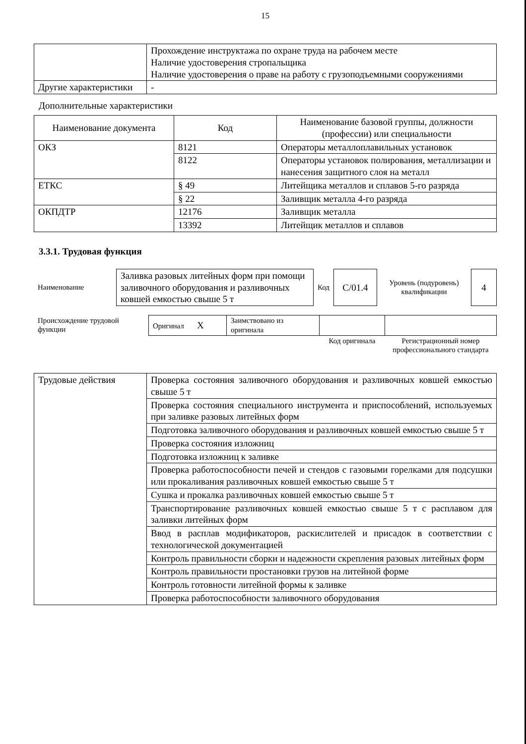15
| | Прохождение инструктажа по охране труда на рабочем месте Наличие удостоверения стропальщика Наличие удостоверения о праве на работу с грузоподъемными сооружениями |
| Другие характеристики | - |
Дополнительные характеристики
| Наименование документа | Код | Наименование базовой группы, должности (профессии) или специальности |
| --- | --- | --- |
| ОКЗ | 8121 | Операторы металлоплавильных установок |
| | 8122 | Операторы установок полирования, металлизации и нанесения защитного слоя на металл |
| ЕТКС | § 49 | Литейщика металлов и сплавов 5-го разряда |
| | § 22 | Заливщик металла 4-го разряда |
| ОКПДТР | 12176 | Заливщик металла |
| | 13392 | Литейщик металлов и сплавов |
3.3.1. Трудовая функция
| Наименование | Заливка разовых литейных форм при помощи заливочного оборудования и разливочных ковшей емкостью свыше 5 т | Код | С/01.4 | Уровень (подуровень) квалификации | 4 |
| Происхождение трудовой функции | Оригинал X | Заимствовано из оригинала | | |
| | | | Код оригинала | Регистрационный номер профессионального стандарта |
| Трудовые действия | Проверка состояния заливочного оборудования и разливочных ковшей емкостью свыше 5 т |
| | Проверка состояния специального инструмента и приспособлений, используемых при заливке разовых литейных форм |
| | Подготовка заливочного оборудования и разливочных ковшей емкостью свыше 5 т |
| | Проверка состояния изложниц |
| | Подготовка изложниц к заливке |
| | Проверка работоспособности печей и стендов с газовыми горелками для подсушки или прокаливания разливочных ковшей емкостью свыше 5 т |
| | Сушка и прокалка разливочных ковшей емкостью свыше 5 т |
| | Транспортирование разливочных ковшей емкостью свыше 5 т с расплавом для заливки литейных форм |
| | Ввод в расплав модификаторов, раскислителей и присадок в соответствии с технологической документацией |
| | Контроль правильности сборки и надежности скрепления разовых литейных форм |
| | Контроль правильности простановки грузов на литейной форме |
| | Контроль готовности литейной формы к заливке |
| | Проверка работоспособности заливочного оборудования |